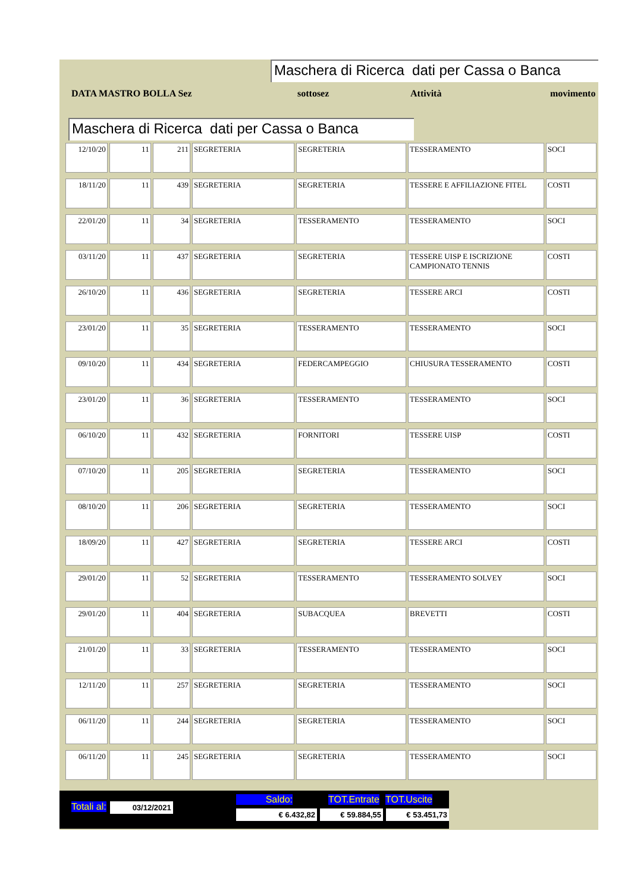Maschera di Ricerca dati per Cassa o Banca
DATA MASTRO BOLLA Sez sottosez Attività movimento
Maschera di Ricerca dati per Cassa o Banca
| 12/10/20 | 11 | 211 | SEGRETERIA | SEGRETERIA | TESSERAMENTO | SOCI |
| 18/11/20 | 11 | 439 | SEGRETERIA | SEGRETERIA | TESSERE E AFFILIAZIONE FITEL | COSTI |
| 22/01/20 | 11 | 34 | SEGRETERIA | TESSERAMENTO | TESSERAMENTO | SOCI |
| 03/11/20 | 11 | 437 | SEGRETERIA | SEGRETERIA | TESSERE UISP E ISCRIZIONE CAMPIONATO TENNIS | COSTI |
| 26/10/20 | 11 | 436 | SEGRETERIA | SEGRETERIA | TESSERE ARCI | COSTI |
| 23/01/20 | 11 | 35 | SEGRETERIA | TESSERAMENTO | TESSERAMENTO | SOCI |
| 09/10/20 | 11 | 434 | SEGRETERIA | FEDERCAMPEGGIO | CHIUSURA TESSERAMENTO | COSTI |
| 23/01/20 | 11 | 36 | SEGRETERIA | TESSERAMENTO | TESSERAMENTO | SOCI |
| 06/10/20 | 11 | 432 | SEGRETERIA | FORNITORI | TESSERE UISP | COSTI |
| 07/10/20 | 11 | 205 | SEGRETERIA | SEGRETERIA | TESSERAMENTO | SOCI |
| 08/10/20 | 11 | 206 | SEGRETERIA | SEGRETERIA | TESSERAMENTO | SOCI |
| 18/09/20 | 11 | 427 | SEGRETERIA | SEGRETERIA | TESSERE ARCI | COSTI |
| 29/01/20 | 11 | 52 | SEGRETERIA | TESSERAMENTO | TESSERAMENTO SOLVEY | SOCI |
| 29/01/20 | 11 | 404 | SEGRETERIA | SUBACQUEA | BREVETTI | COSTI |
| 21/01/20 | 11 | 33 | SEGRETERIA | TESSERAMENTO | TESSERAMENTO | SOCI |
| 12/11/20 | 11 | 257 | SEGRETERIA | SEGRETERIA | TESSERAMENTO | SOCI |
| 06/11/20 | 11 | 244 | SEGRETERIA | SEGRETERIA | TESSERAMENTO | SOCI |
| 06/11/20 | 11 | 245 | SEGRETERIA | SEGRETERIA | TESSERAMENTO | SOCI |
Totali al: 03/12/2021
Saldo: TOT.Entrate TOT.Uscite
€ 6.432,82 € 59.884,55 € 53.451,73